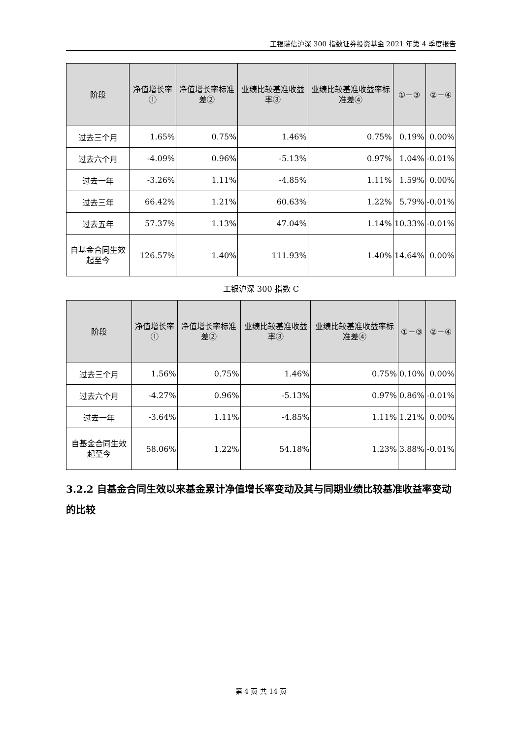工银瑞信沪深 300 指数证券投资基金 2021 年第 4 季度报告
| 阶段 | 净值增长率① | 净值增长率标准差② | 业绩比较基准收益率③ | 业绩比较基准收益率标准差④ | ①－③ | ②－④ |
| --- | --- | --- | --- | --- | --- | --- |
| 过去三个月 | 1.65% | 0.75% | 1.46% | 0.75% | 0.19% | 0.00% |
| 过去六个月 | -4.09% | 0.96% | -5.13% | 0.97% | 1.04% | -0.01% |
| 过去一年 | -3.26% | 1.11% | -4.85% | 1.11% | 1.59% | 0.00% |
| 过去三年 | 66.42% | 1.21% | 60.63% | 1.22% | 5.79% | -0.01% |
| 过去五年 | 57.37% | 1.13% | 47.04% | 1.14% | 10.33% | -0.01% |
| 自基金合同生效起至今 | 126.57% | 1.40% | 111.93% | 1.40% | 14.64% | 0.00% |
工银沪深 300 指数 C
| 阶段 | 净值增长率① | 净值增长率标准差② | 业绩比较基准收益率③ | 业绩比较基准收益率标准差④ | ①－③ | ②－④ |
| --- | --- | --- | --- | --- | --- | --- |
| 过去三个月 | 1.56% | 0.75% | 1.46% | 0.75% | 0.10% | 0.00% |
| 过去六个月 | -4.27% | 0.96% | -5.13% | 0.97% | 0.86% | -0.01% |
| 过去一年 | -3.64% | 1.11% | -4.85% | 1.11% | 1.21% | 0.00% |
| 自基金合同生效起至今 | 58.06% | 1.22% | 54.18% | 1.23% | 3.88% | -0.01% |
3.2.2 自基金合同生效以来基金累计净值增长率变动及其与同期业绩比较基准收益率变动的比较
第 4 页 共 14 页